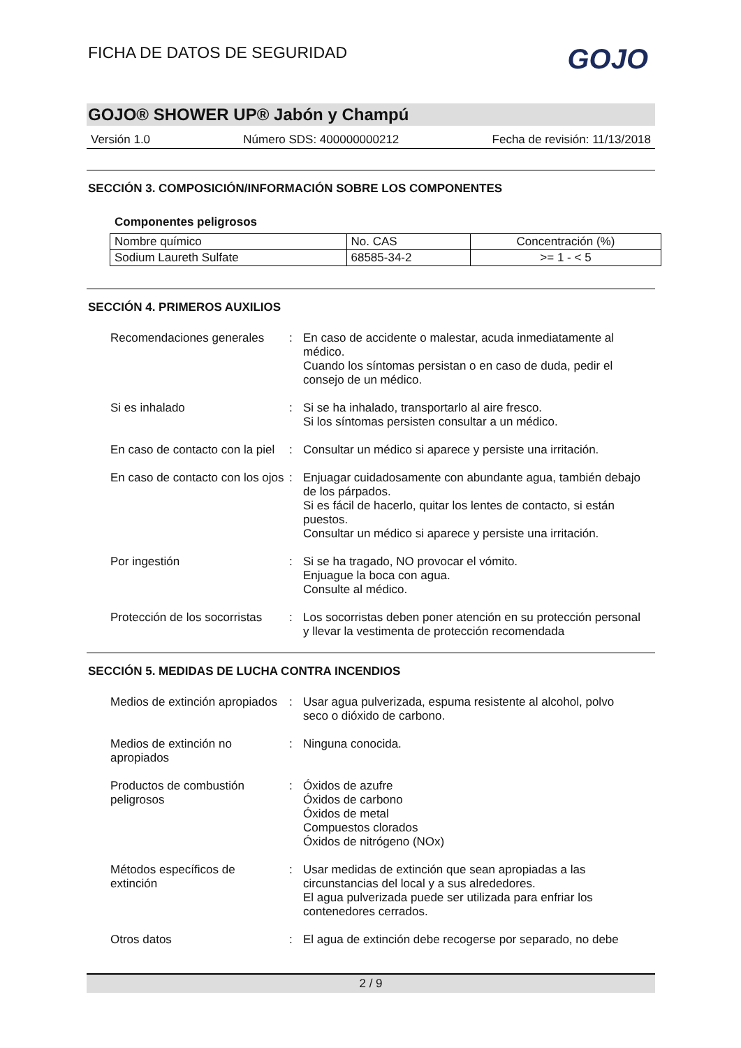FICHA DE DATOS DE SEGURIDAD
GOJO
GOJO® SHOWER UP® Jabón y Champú
Versión 1.0 Número SDS: 400000000212 Fecha de revisión: 11/13/2018
SECCIÓN 3. COMPOSICIÓN/INFORMACIÓN SOBRE LOS COMPONENTES
Componentes peligrosos
| Nombre químico | No. CAS | Concentración (%) |
| Sodium Laureth Sulfate | 68585-34-2 | >= 1 - < 5 |
SECCIÓN 4. PRIMEROS AUXILIOS
| Recomendaciones generales | : | En caso de accidente o malestar, acuda inmediatamente al médico. Cuando los síntomas persistan o en caso de duda, pedir el consejo de un médico. |
| Si es inhalado | : | Si se ha inhalado, transportarlo al aire fresco. Si los síntomas persisten consultar a un médico. |
| En caso de contacto con la piel | : | Consultar un médico si aparece y persiste una irritación. |
| En caso de contacto con los ojos | : | Enjuagar cuidadosamente con abundante agua, también debajo de los párpados. Si es fácil de hacerlo, quitar los lentes de contacto, si están puestos. Consultar un médico si aparece y persiste una irritación. |
| Por ingestión | : | Si se ha tragado, NO provocar el vómito. Enjuague la boca con agua. Consulte al médico. |
| Protección de los socorristas | : | Los socorristas deben poner atención en su protección personal y llevar la vestimenta de protección recomendada |
SECCIÓN 5. MEDIDAS DE LUCHA CONTRA INCENDIOS
| Medios de extinción apropiados | : | Usar agua pulverizada, espuma resistente al alcohol, polvo seco o dióxido de carbono. |
| Medios de extinción no apropiados | : | Ninguna conocida. |
| Productos de combustión peligrosos | : | Óxidos de azufre Óxidos de carbono Óxidos de metal Compuestos clorados Óxidos de nitrógeno (NOx) |
| Métodos específicos de extinción | : | Usar medidas de extinción que sean apropiadas a las circunstancias del local y a sus alrededores. El agua pulverizada puede ser utilizada para enfriar los contenedores cerrados. |
| Otros datos | : | El agua de extinción debe recogerse por separado, no debe |
2 / 9